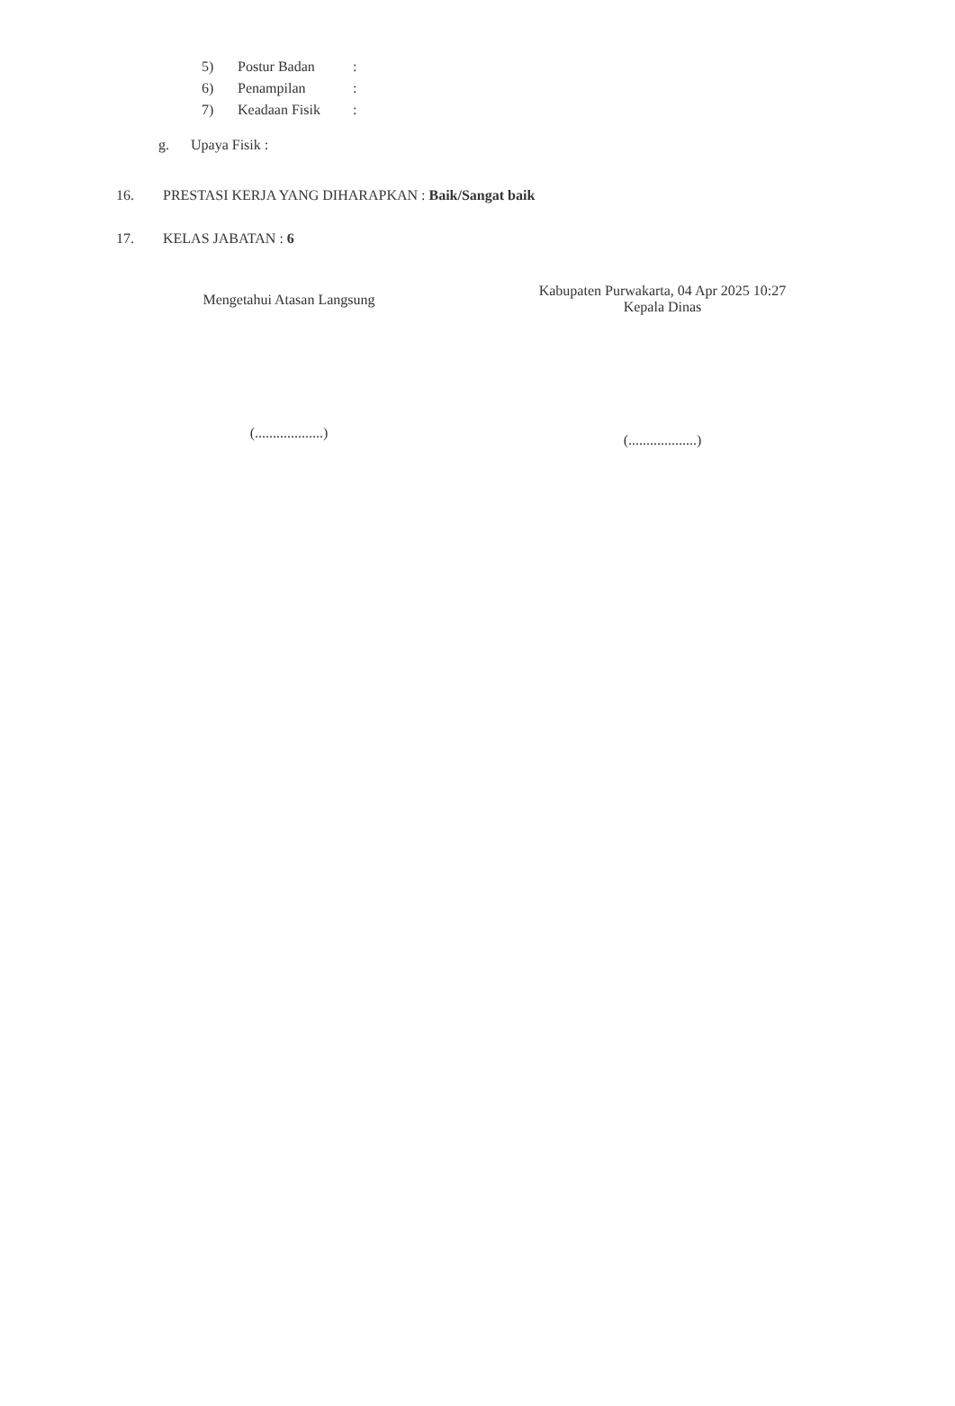5) Postur Badan:
6) Penampilan:
7) Keadaan Fisik:
g. Upaya Fisik :
16. PRESTASI KERJA YANG DIHARAPKAN : Baik/Sangat baik
17. KELAS JABATAN : 6
Mengetahui Atasan Langsung
(...................)
Kabupaten Purwakarta, 04 Apr 2025 10:27
Kepala Dinas
(...................)